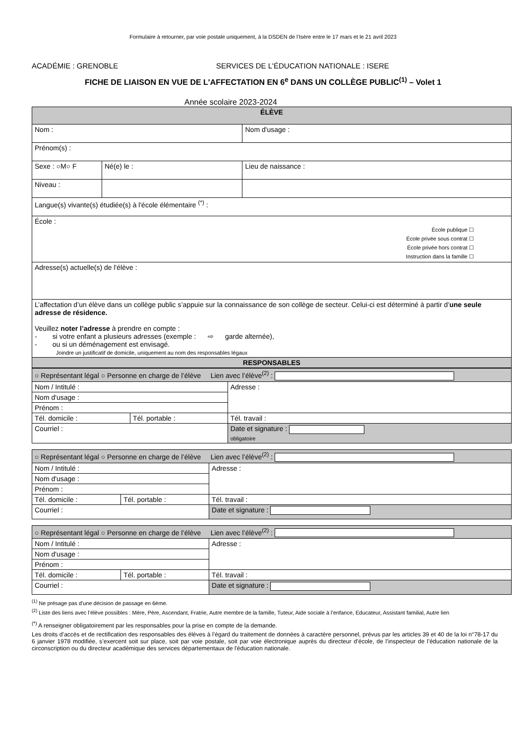Formulaire à retourner, par voie postale uniquement, à la DSDEN de l’Isère entre le 17 mars et le 21 avril 2023
ACADÉMIE : GRENOBLE SERVICES DE L'ÉDUCATION NATIONALE : ISERE
FICHE DE LIAISON EN VUE DE L'AFFECTATION EN 6<sup>e</sup> DANS UN COLLÈGE PUBLIC<sup>(1)</sup> – Volet 1
Année scolaire 2023-2024
| ÉLÈVE | | |
| Nom : | | Nom d'usage : |
| Prénom(s) : | | |
| Sexe : ○M○ F | Né(e) le : | Lieu de naissance : |
| Niveau : | | |
| Langue(s) vivante(s) étudiée(s) à l'école élémentaire <sup>(*)</sup> : | | |
| École : École publique ☐ École privée sous contrat ☐ École privée hors contrat ☐ Instruction dans la famille ☐ | | |
| Adresse(s) actuelle(s) de l'élève : | | |
| L’affectation d’un élève dans un collège public s’appuie sur la connaissance de son collège de secteur. Celui-ci est déterminé à partir d’ une seule adresse de résidence. Veuillez noter l’adresse à prendre en compte : - si votre enfant a plusieurs adresses (exemple : ⇨ garde alternée), - ou si un déménagement est envisagé. Joindre un justificatif de domicile, uniquement au nom des responsables légaux | | |
| RESPONSABLES | | |
| ○ Représentant légal ○ Personne en charge de l’élève Lien avec l’élève<sup>(2)</sup> : | | |
| Nom / Intitulé : | | Adresse : |
| Nom d'usage : | | |
| Prénom : | | |
| Tél. domicile : | Tél. portable : | Tél. travail : |
| Courriel : | | Date et signature : obligatoire |
| ○ Représentant légal ○ Personne en charge de l’élève Lien avec l’élève<sup>(2)</sup> : | | |
| Nom / Intitulé : | | Adresse : |
| Nom d'usage : | | |
| Prénom : | | |
| Tél. domicile : | Tél. portable : | Tél. travail : |
| Courriel : | | Date et signature : |
| ○ Représentant légal ○ Personne en charge de l’élève Lien avec l’élève<sup>(2)</sup> : | | |
| Nom / Intitulé : | | Adresse : |
| Nom d'usage : | | |
| Prénom : | | |
| Tél. domicile : | Tél. portable : | Tél. travail : |
| Courriel : | | Date et signature : |
<sup>(1)</sup> Ne présage pas d'une décision de passage en 6ème.
<sup>(2)</sup> Liste des liens avec l’élève possibles : Mère, Père, Ascendant, Fratrie, Autre membre de la famille, Tuteur, Aide sociale à l’enfance, Educateur, Assistant familial, Autre lien
<sup>(*)</sup> A renseigner obligatoirement par les responsables pour la prise en compte de la demande.
Les droits d’accès et de rectification des responsables des élèves à l’égard du traitement de données à caractère personnel, prévus par les articles 39 et 40 de la loi n°78-17 du 6 janvier 1978 modifiée, s’exercent soit sur place, soit par voie postale, soit par voie électronique auprès du directeur d’école, de l’inspecteur de l’éducation nationale de la circonscription ou du directeur académique des services départementaux de l'éducation nationale.